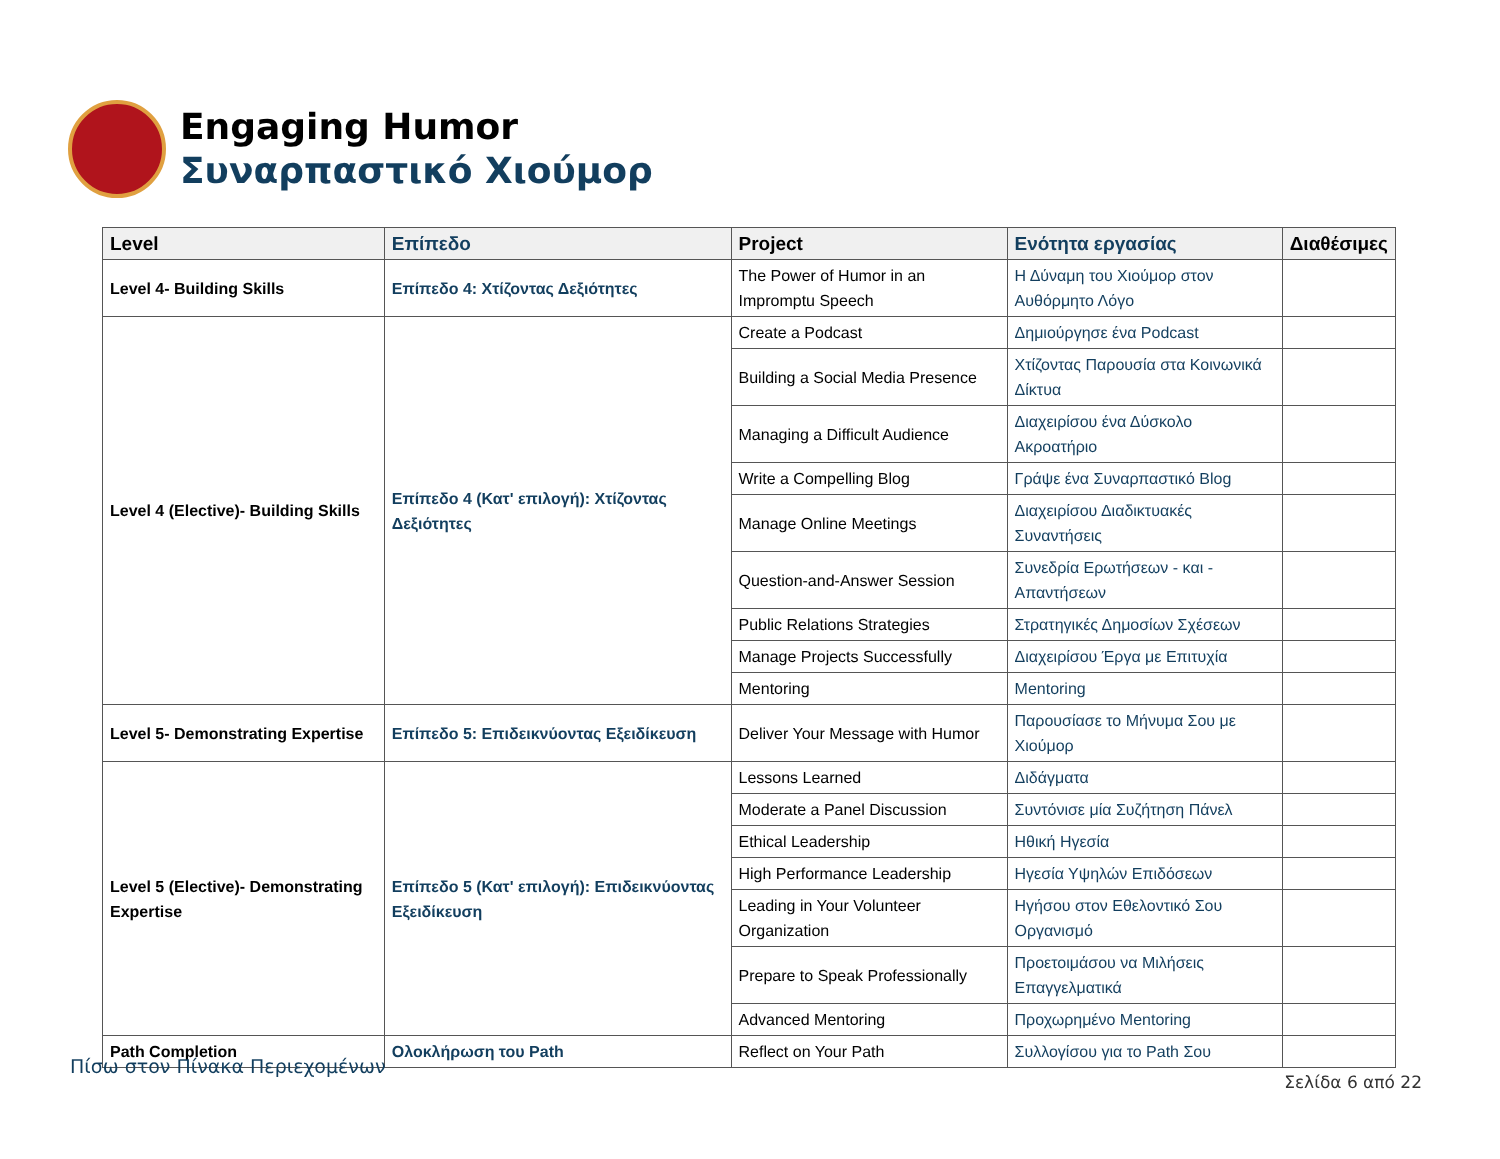Engaging Humor
Συναρπαστικό Χιούμορ
| Level | Επίπεδο | Project | Ενότητα εργασίας | Διαθέσιμες |
| --- | --- | --- | --- | --- |
| Level 4- Building Skills | Επίπεδο 4: Χτίζοντας Δεξιότητες | The Power of Humor in an Impromptu Speech | Η Δύναμη του Χιούμορ στον Αυθόρμητο Λόγο | |
| Level 4 (Elective)- Building Skills | Επίπεδο 4 (Κατ' επιλογή): Χτίζοντας Δεξιότητες | Create a Podcast | Δημιούργησε ένα Podcast | |
| | | Building a Social Media Presence | Χτίζοντας Παρουσία στα Κοινωνικά Δίκτυα | |
| | | Managing a Difficult Audience | Διαχειρίσου ένα Δύσκολο Ακροατήριο | |
| | | Write a Compelling Blog | Γράψε ένα Συναρπαστικό Blog | |
| | | Manage Online Meetings | Διαχειρίσου Διαδικτυακές Συναντήσεις | |
| | | Question-and-Answer Session | Συνεδρία Ερωτήσεων - και - Απαντήσεων | |
| | | Public Relations Strategies | Στρατηγικές Δημοσίων Σχέσεων | |
| | | Manage Projects Successfully | Διαχειρίσου Έργα με Επιτυχία | |
| | | Mentoring | Mentoring | |
| Level 5- Demonstrating Expertise | Επίπεδο 5: Επιδεικνύοντας Εξειδίκευση | Deliver Your Message with Humor | Παρουσίασε το Μήνυμα Σου με Χιούμορ | |
| Level 5 (Elective)- Demonstrating Expertise | Επίπεδο 5 (Κατ' επιλογή): Επιδεικνύοντας Εξειδίκευση | Lessons Learned | Διδάγματα | |
| | | Moderate a Panel Discussion | Συντόνισε μία Συζήτηση Πάνελ | |
| | | Ethical Leadership | Ηθική Ηγεσία | |
| | | High Performance Leadership | Ηγεσία Υψηλών Επιδόσεων | |
| | | Leading in Your Volunteer Organization | Ηγήσου στον Εθελοντικό Σου Οργανισμό | |
| | | Prepare to Speak Professionally | Προετοιμάσου να Μιλήσεις Επαγγελματικά | |
| | | Advanced Mentoring | Προχωρημένο Mentoring | |
| Path Completion | Ολοκλήρωση του Path | Reflect on Your Path | Συλλογίσου για το Path Σου | |
Πίσω στον Πίνακα Περιεχομένων
Σελίδα 6 από 22